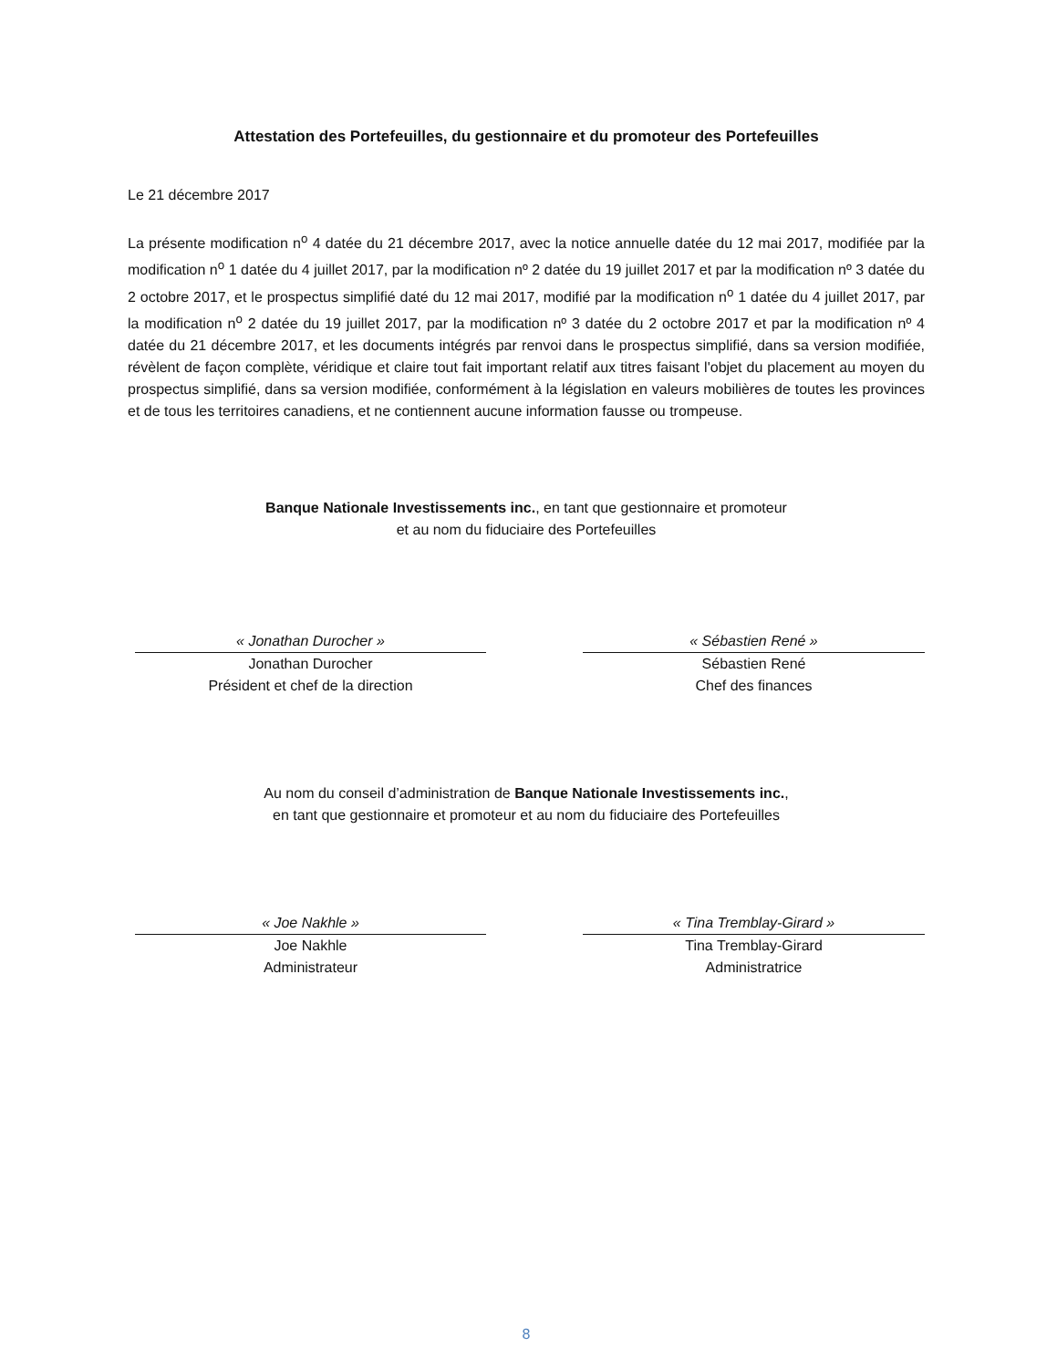Attestation des Portefeuilles, du gestionnaire et du promoteur des Portefeuilles
Le 21 décembre 2017
La présente modification n<sup>o</sup> 4 datée du 21 décembre 2017, avec la notice annuelle datée du 12 mai 2017, modifiée par la modification n<sup>o</sup> 1 datée du 4 juillet 2017, par la modification nº 2 datée du 19 juillet 2017 et par la modification nº 3 datée du 2 octobre 2017, et le prospectus simplifié daté du 12 mai 2017, modifié par la modification n<sup>o</sup> 1 datée du 4 juillet 2017, par la modification n<sup>o</sup> 2 datée du 19 juillet 2017, par la modification nº 3 datée du 2 octobre 2017 et par la modification nº 4 datée du 21 décembre 2017, et les documents intégrés par renvoi dans le prospectus simplifié, dans sa version modifiée, révèlent de façon complète, véridique et claire tout fait important relatif aux titres faisant l'objet du placement au moyen du prospectus simplifié, dans sa version modifiée, conformément à la législation en valeurs mobilières de toutes les provinces et de tous les territoires canadiens, et ne contiennent aucune information fausse ou trompeuse.
Banque Nationale Investissements inc., en tant que gestionnaire et promoteur
et au nom du fiduciaire des Portefeuilles
« Jonathan Durocher »
Jonathan Durocher
Président et chef de la direction
« Sébastien René »
Sébastien René
Chef des finances
Au nom du conseil d’administration de Banque Nationale Investissements inc.,
en tant que gestionnaire et promoteur et au nom du fiduciaire des Portefeuilles
« Joe Nakhle »
Joe Nakhle
Administrateur
« Tina Tremblay-Girard »
Tina Tremblay-Girard
Administratrice
8